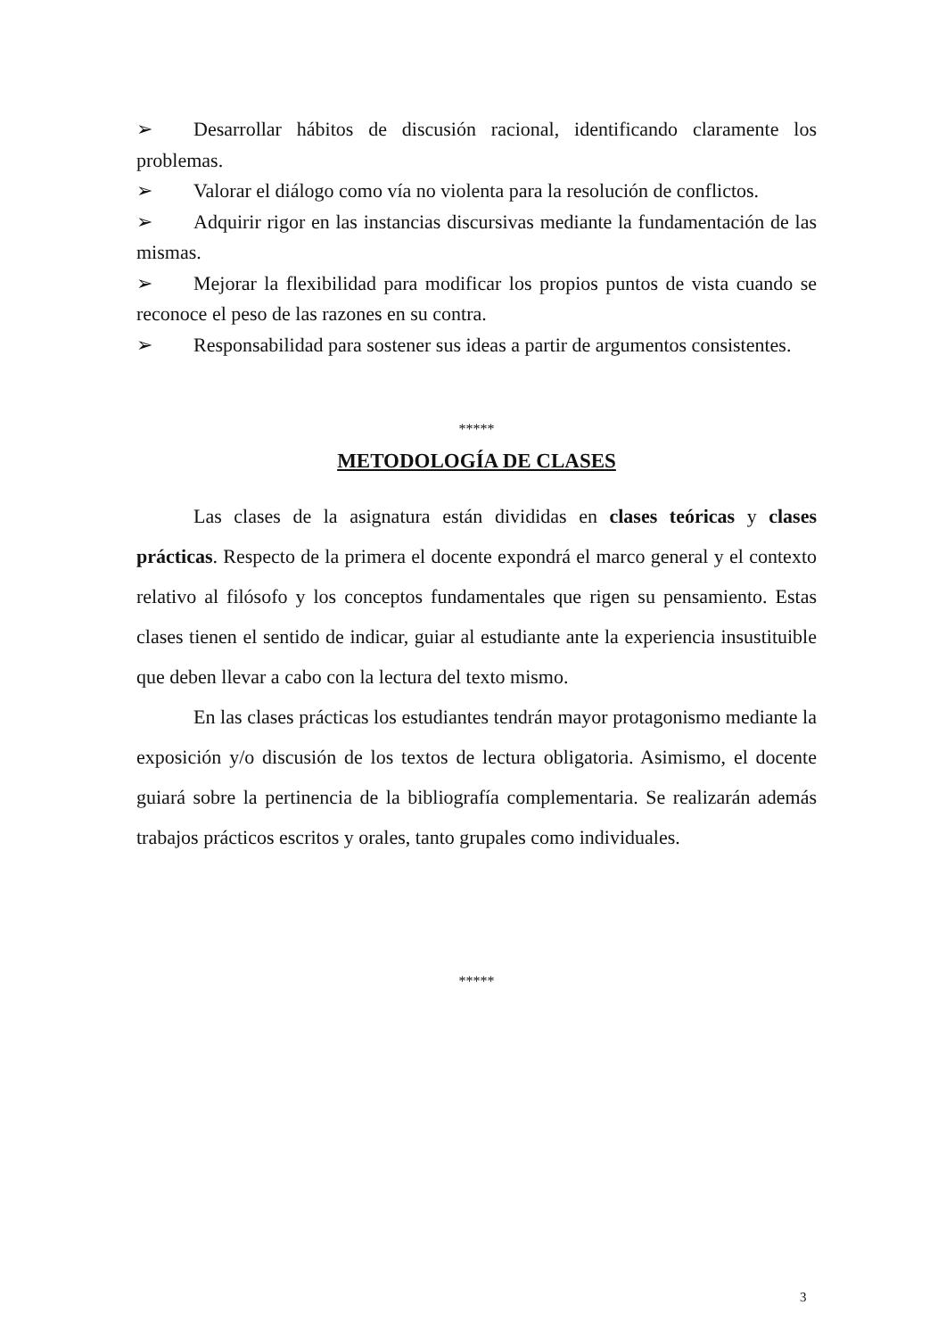➢ Desarrollar hábitos de discusión racional, identificando claramente los problemas.
➢ Valorar el diálogo como vía no violenta para la resolución de conflictos.
➢ Adquirir rigor en las instancias discursivas mediante la fundamentación de las mismas.
➢ Mejorar la flexibilidad para modificar los propios puntos de vista cuando se reconoce el peso de las razones en su contra.
➢ Responsabilidad para sostener sus ideas a partir de argumentos consistentes.
*****
METODOLOGÍA DE CLASES
Las clases de la asignatura están divididas en clases teóricas y clases prácticas. Respecto de la primera el docente expondrá el marco general y el contexto relativo al filósofo y los conceptos fundamentales que rigen su pensamiento. Estas clases tienen el sentido de indicar, guiar al estudiante ante la experiencia insustituible que deben llevar a cabo con la lectura del texto mismo.
En las clases prácticas los estudiantes tendrán mayor protagonismo mediante la exposición y/o discusión de los textos de lectura obligatoria. Asimismo, el docente guiará sobre la pertinencia de la bibliografía complementaria. Se realizarán además trabajos prácticos escritos y orales, tanto grupales como individuales.
*****
3